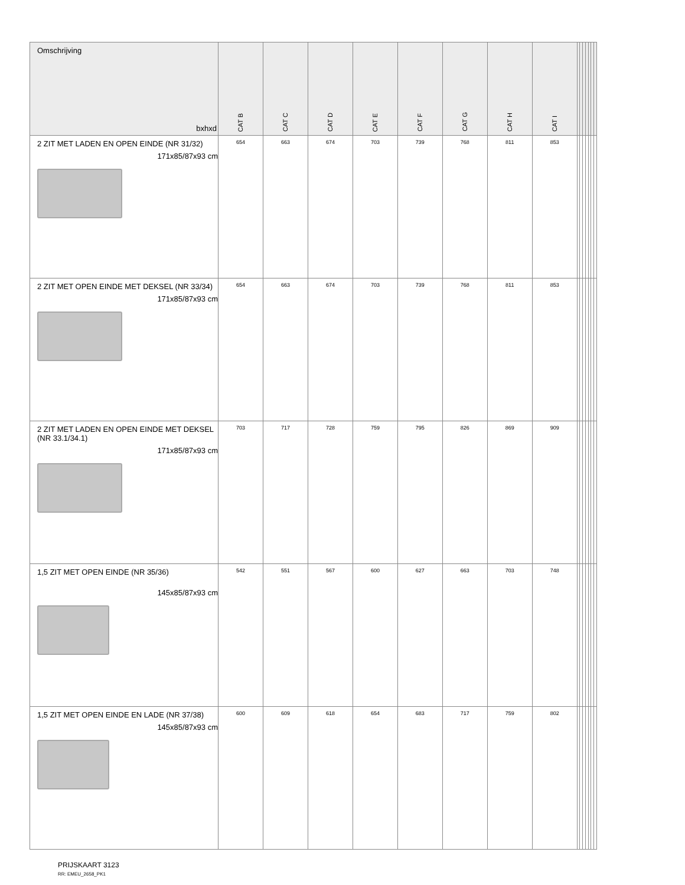| Omschrijving bxhxd | CAT B | CAT C | CAT D | CAT E | CAT F | CAT G | CAT H | CAT I | | | | | | | |
| --- | --- | --- | --- | --- | --- | --- | --- | --- | --- | --- | --- | --- | --- | --- | --- |
| 2 ZIT MET LADEN EN OPEN EINDE (NR 31/32) 171x85/87x93 cm | 654 | 663 | 674 | 703 | 739 | 768 | 811 | 853 | | | | | | | |
| 2 ZIT MET OPEN EINDE MET DEKSEL (NR 33/34) 171x85/87x93 cm | 654 | 663 | 674 | 703 | 739 | 768 | 811 | 853 | | | | | | | |
| 2 ZIT MET LADEN EN OPEN EINDE MET DEKSEL (NR 33.1/34.1) 171x85/87x93 cm | 703 | 717 | 728 | 759 | 795 | 826 | 869 | 909 | | | | | | | |
| 1,5 ZIT MET OPEN EINDE (NR 35/36) 145x85/87x93 cm | 542 | 551 | 567 | 600 | 627 | 663 | 703 | 748 | | | | | | | |
| 1,5 ZIT MET OPEN EINDE EN LADE (NR 37/38) 145x85/87x93 cm | 600 | 609 | 618 | 654 | 683 | 717 | 759 | 802 | | | | | | | |
PRIJSKAART 3123
RR: EMEU_2658_PK1